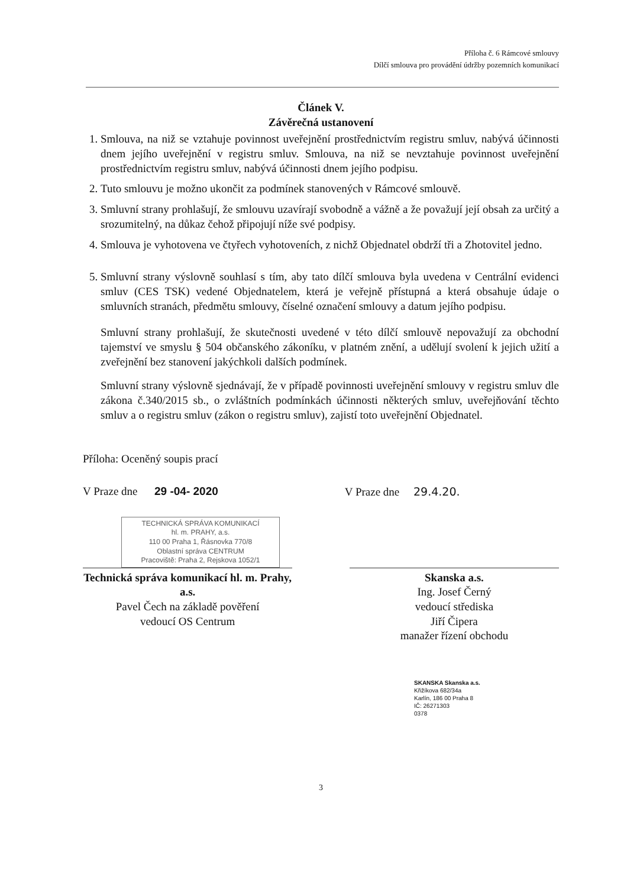Příloha č. 6 Rámcové smlouvy
Dílčí smlouva pro provádění údržby pozemních komunikací
Článek V.
Závěrečná ustanovení
1. Smlouva, na niž se vztahuje povinnost uveřejnění prostřednictvím registru smluv, nabývá účinnosti dnem jejího uveřejnění v registru smluv. Smlouva, na niž se nevztahuje povinnost uveřejnění prostřednictvím registru smluv, nabývá účinnosti dnem jejího podpisu.
2. Tuto smlouvu je možno ukončit za podmínek stanovených v Rámcové smlouvě.
3. Smluvní strany prohlašují, že smlouvu uzavírají svobodně a vážně a že považují její obsah za určitý a srozumitelný, na důkaz čehož připojují níže své podpisy.
4. Smlouva je vyhotovena ve čtyřech vyhotoveních, z nichž Objednatel obdrží tři a Zhotovitel jedno.
5. Smluvní strany výslovně souhlasí s tím, aby tato dílčí smlouva byla uvedena v Centrální evidenci smluv (CES TSK) vedené Objednatelem, která je veřejně přístupná a která obsahuje údaje o smluvních stranách, předmětu smlouvy, číselné označení smlouvy a datum jejího podpisu.
Smluvní strany prohlašují, že skutečnosti uvedené v této dílčí smlouvě nepovažují za obchodní tajemství ve smyslu § 504 občanského zákoníku, v platném znění, a udělují svolení k jejich užití a zveřejnění bez stanovení jakýchkoli dalších podmínek.
Smluvní strany výslovně sjednávají, že v případě povinnosti uveřejnění smlouvy v registru smluv dle zákona č.340/2015 sb., o zvláštních podmínkách účinnosti některých smluv, uveřejňování těchto smluv a o registru smluv (zákon o registru smluv), zajistí toto uveřejnění Objednatel.
Příloha: Oceněný soupis prací
V Praze dne 29 -04- 2020
TECHNICKÁ SPRÁVA KOMUNIKACÍ
hl. m. PRAHY, a.s.
110 00 Praha 1, Řásnovka 770/8
Oblastní správa CENTRUM
Pracoviště: Praha 2, Rejskova 1052/1
V Praze dne 29.4.20.
Technická správa komunikací hl. m. Prahy, a.s.
Pavel Čech na základě pověření
vedoucí OS Centrum
Skanska a.s.
Ing. Josef Černý
vedoucí střediska
Jiří Čipera
manažer řízení obchodu
SKANSKA Skanska a.s.
Křižíkova 682/34a
Karlín, 186 00 Praha 8
IČ: 26271303
0378
3